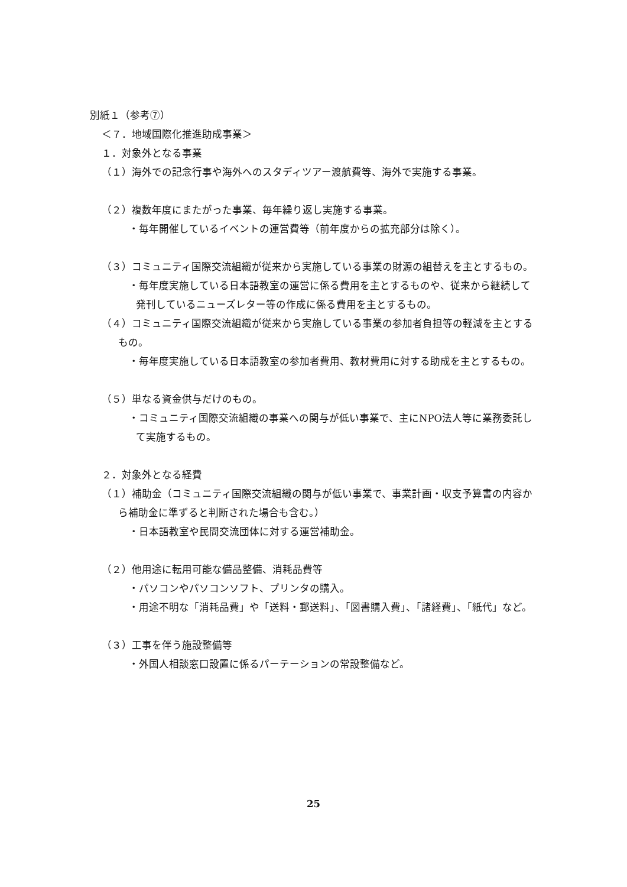別紙１（参考⑦）
＜７．地域国際化推進助成事業＞
１．対象外となる事業
（１）海外での記念行事や海外へのスタディツアー渡航費等、海外で実施する事業。
（２）複数年度にまたがった事業、毎年繰り返し実施する事業。
・毎年開催しているイベントの運営費等（前年度からの拡充部分は除く）。
（３）コミュニティ国際交流組織が従来から実施している事業の財源の組替えを主とするもの。
・毎年度実施している日本語教室の運営に係る費用を主とするものや、従来から継続して発刊しているニューズレター等の作成に係る費用を主とするもの。
（４）コミュニティ国際交流組織が従来から実施している事業の参加者負担等の軽減を主とするもの。
・毎年度実施している日本語教室の参加者費用、教材費用に対する助成を主とするもの。
（５）単なる資金供与だけのもの。
・コミュニティ国際交流組織の事業への関与が低い事業で、主にNPO法人等に業務委託して実施するもの。
２．対象外となる経費
（１）補助金（コミュニティ国際交流組織の関与が低い事業で、事業計画・収支予算書の内容から補助金に準ずると判断された場合も含む。）
・日本語教室や民間交流団体に対する運営補助金。
（２）他用途に転用可能な備品整備、消耗品費等
・パソコンやパソコンソフト、プリンタの購入。
・用途不明な「消耗品費」や「送料・郵送料」、「図書購入費」、「諸経費」、「紙代」など。
（３）工事を伴う施設整備等
・外国人相談窓口設置に係るパーテーションの常設整備など。
25